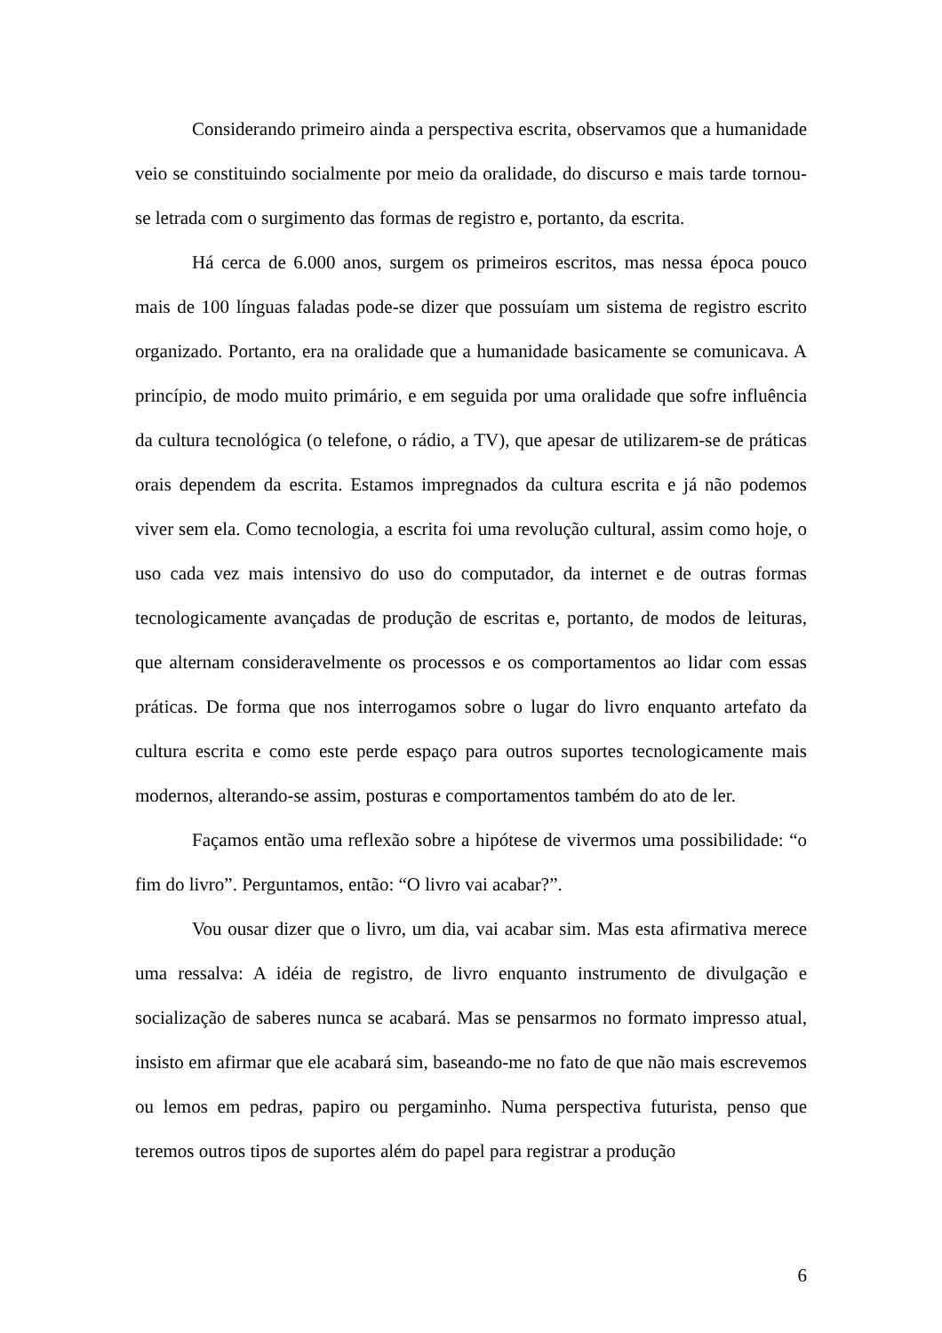Considerando primeiro ainda a perspectiva escrita, observamos que a humanidade veio se constituindo socialmente por meio da oralidade, do discurso e mais tarde tornou-se letrada com o surgimento das formas de registro e, portanto, da escrita.
Há cerca de 6.000 anos, surgem os primeiros escritos, mas nessa época pouco mais de 100 línguas faladas pode-se dizer que possuíam um sistema de registro escrito organizado. Portanto, era na oralidade que a humanidade basicamente se comunicava. A princípio, de modo muito primário, e em seguida por uma oralidade que sofre influência da cultura tecnológica (o telefone, o rádio, a TV), que apesar de utilizarem-se de práticas orais dependem da escrita. Estamos impregnados da cultura escrita e já não podemos viver sem ela. Como tecnologia, a escrita foi uma revolução cultural, assim como hoje, o uso cada vez mais intensivo do uso do computador, da internet e de outras formas tecnologicamente avançadas de produção de escritas e, portanto, de modos de leituras, que alternam consideravelmente os processos e os comportamentos ao lidar com essas práticas. De forma que nos interrogamos sobre o lugar do livro enquanto artefato da cultura escrita e como este perde espaço para outros suportes tecnologicamente mais modernos, alterando-se assim, posturas e comportamentos também do ato de ler.
Façamos então uma reflexão sobre a hipótese de vivermos uma possibilidade: “o fim do livro”. Perguntamos, então: “O livro vai acabar?”.
Vou ousar dizer que o livro, um dia, vai acabar sim. Mas esta afirmativa merece uma ressalva: A idéia de registro, de livro enquanto instrumento de divulgação e socialização de saberes nunca se acabará. Mas se pensarmos no formato impresso atual, insisto em afirmar que ele acabará sim, baseando-me no fato de que não mais escrevemos ou lemos em pedras, papiro ou pergaminho. Numa perspectiva futurista, penso que teremos outros tipos de suportes além do papel para registrar a produção
6